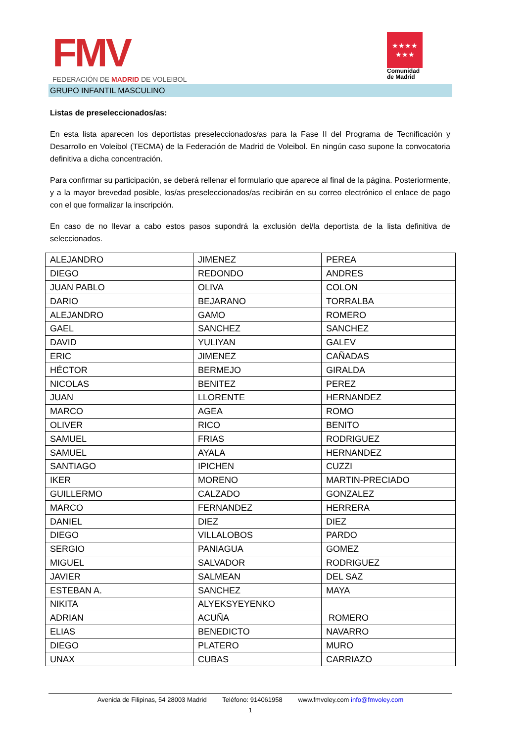FMV
FEDERACIÓN DE MADRID DE VOLEIBOL
★★★★
★★★
Comunidad
de Madrid
GRUPO INFANTIL MASCULINO
Listas de preseleccionados/as:
En esta lista aparecen los deportistas preseleccionados/as para la Fase II del Programa de Tecnificación y Desarrollo en Voleibol (TECMA) de la Federación de Madrid de Voleibol. En ningún caso supone la convocatoria definitiva a dicha concentración.
Para confirmar su participación, se deberá rellenar el formulario que aparece al final de la página. Posteriormente, y a la mayor brevedad posible, los/as preseleccionados/as recibirán en su correo electrónico el enlace de pago con el que formalizar la inscripción.
En caso de no llevar a cabo estos pasos supondrá la exclusión del/la deportista de la lista definitiva de seleccionados.
| ALEJANDRO | JIMENEZ | PEREA |
| DIEGO | REDONDO | ANDRES |
| JUAN PABLO | OLIVA | COLON |
| DARIO | BEJARANO | TORRALBA |
| ALEJANDRO | GAMO | ROMERO |
| GAEL | SANCHEZ | SANCHEZ |
| DAVID | YULIYAN | GALEV |
| ERIC | JIMENEZ | CAÑADAS |
| HÉCTOR | BERMEJO | GIRALDA |
| NICOLAS | BENITEZ | PEREZ |
| JUAN | LLORENTE | HERNANDEZ |
| MARCO | AGEA | ROMO |
| OLIVER | RICO | BENITO |
| SAMUEL | FRIAS | RODRIGUEZ |
| SAMUEL | AYALA | HERNANDEZ |
| SANTIAGO | IPICHEN | CUZZI |
| IKER | MORENO | MARTIN-PRECIADO |
| GUILLERMO | CALZADO | GONZALEZ |
| MARCO | FERNANDEZ | HERRERA |
| DANIEL | DIEZ | DIEZ |
| DIEGO | VILLALOBOS | PARDO |
| SERGIO | PANIAGUA | GOMEZ |
| MIGUEL | SALVADOR | RODRIGUEZ |
| JAVIER | SALMEAN | DEL SAZ |
| ESTEBAN A. | SANCHEZ | MAYA |
| NIKITA | ALYEKSYEYENKO | |
| ADRIAN | ACUÑA | ROMERO |
| ELIAS | BENEDICTO | NAVARRO |
| DIEGO | PLATERO | MURO |
| UNAX | CUBAS | CARRIAZO |
Avenida de Filipinas, 54 28003 Madrid Teléfono: 914061958 www.fmvoley.com info@fmvoley.com
1